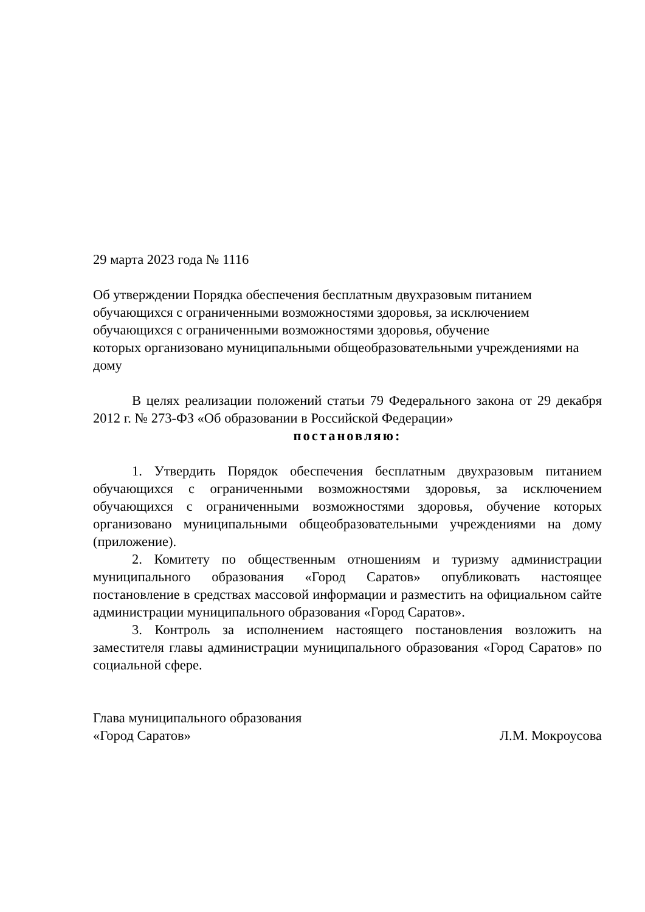29 марта 2023 года № 1116
Об утверждении Порядка обеспечения бесплатным двухразовым питанием обучающихся с ограниченными возможностями здоровья, за исключением обучающихся с ограниченными возможностями здоровья, обучение
которых организовано муниципальными общеобразовательными учреждениями на дому
В целях реализации положений статьи 79 Федерального закона от 29 декабря 2012 г. № 273-ФЗ «Об образовании в Российской Федерации»
постановляю:
1. Утвердить Порядок обеспечения бесплатным двухразовым питанием обучающихся с ограниченными возможностями здоровья, за исключением обучающихся с ограниченными возможностями здоровья, обучение которых организовано муниципальными общеобразовательными учреждениями на дому (приложение).
2. Комитету по общественным отношениям и туризму администрации муниципального образования «Город Саратов» опубликовать настоящее постановление в средствах массовой информации и разместить на официальном сайте администрации муниципального образования «Город Саратов».
3. Контроль за исполнением настоящего постановления возложить на заместителя главы администрации муниципального образования «Город Саратов» по социальной сфере.
Глава муниципального образования
«Город Саратов» Л.М. Мокроусова